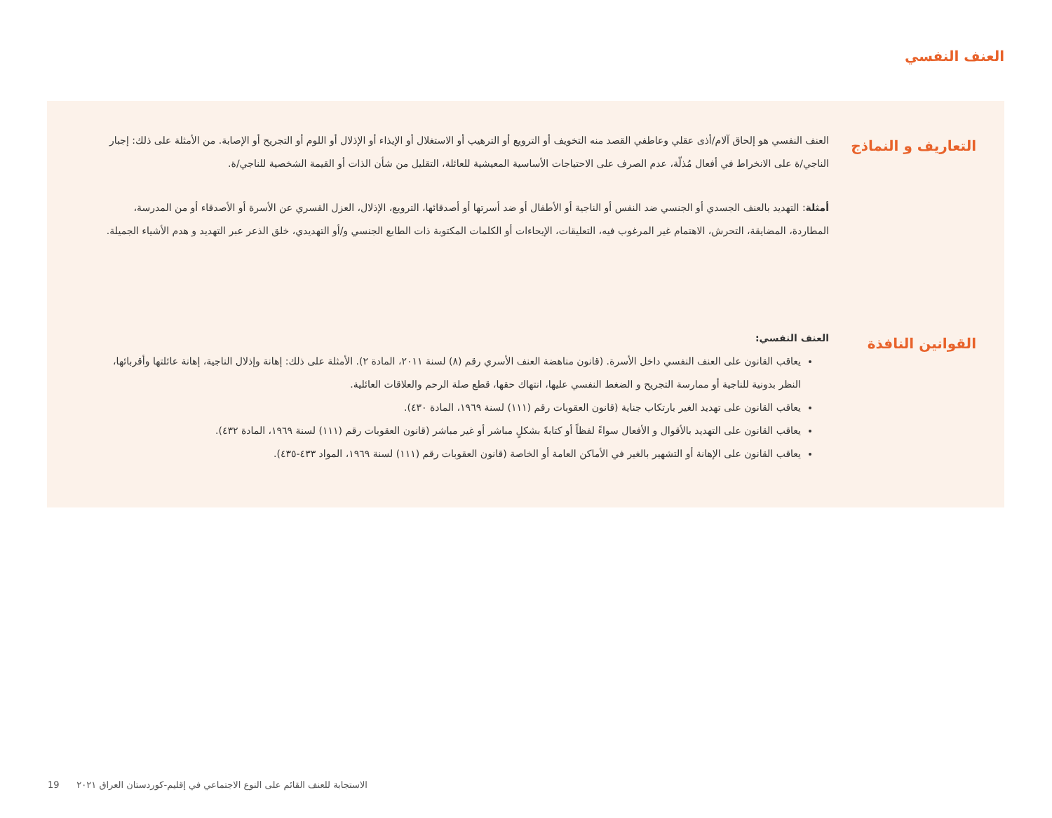العنف النفسي
التعاريف و النماذج
العنف النفسي هو إلحاق آلام/أذى عقلي وعاطفي القصد منه التخويف أو الترويع أو الترهيب أو الاستغلال أو الإيذاء أو الإذلال أو اللوم أو التجريح أو الإصابة. من الأمثلة على ذلك: إجبار الناجي/ة على الانخراط في أفعال مُذلّة، عدم الصرف على الاحتياجات الأساسية المعيشية للعائلة، التقليل من شأن الذات أو القيمة الشخصية للناجي/ة.
أمثلة: التهديد بالعنف الجسدي أو الجنسي ضد النفس أو الناجية أو الأطفال أو ضد أسرتها أو أصدقائها، الترويع، الإذلال، العزل القسري عن الأسرة أو الأصدقاء أو من المدرسة، المطاردة، المضايقة، التحرش، الاهتمام غير المرغوب فيه، التعليقات، الإيحاءات أو الكلمات المكتوبة ذات الطابع الجنسي و/أو التهديدي، خلق الذعر عبر التهديد و هدم الأشياء الجميلة.
القوانين النافذة
العنف النفسي:
يعاقب القانون على العنف النفسي داخل الأسرة. (قانون مناهضة العنف الأسري رقم (٨) لسنة ٢٠١١، المادة ٢). الأمثلة على ذلك: إهانة وإذلال الناجية، إهانة عائلتها وأقربائها، النظر بدونية للناجية أو ممارسة التجريح و الضغط النفسي عليها، انتهاك حقها، قطع صلة الرحم والعلاقات العائلية.
يعاقب القانون على تهديد الغير بارتكاب جناية (قانون العقوبات رقم (١١١) لسنة ١٩٦٩، المادة ٤٣٠).
يعاقب القانون على التهديد بالأقوال و الأفعال سواءً لفظاً أو كتابةً بشكلٍ مباشر أو غير مباشر (قانون العقوبات رقم (١١١) لسنة ١٩٦٩، المادة ٤٣٢).
يعاقب القانون على الإهانة أو التشهير بالغير في الأماكن العامة أو الخاصة (قانون العقوبات رقم (١١١) لسنة ١٩٦٩، المواد ٤٣٣-٤٣٥).
19 الاستجابة للعنف القائم على النوع الاجتماعي في إقليم-كوردستان العراق ٢٠٢١